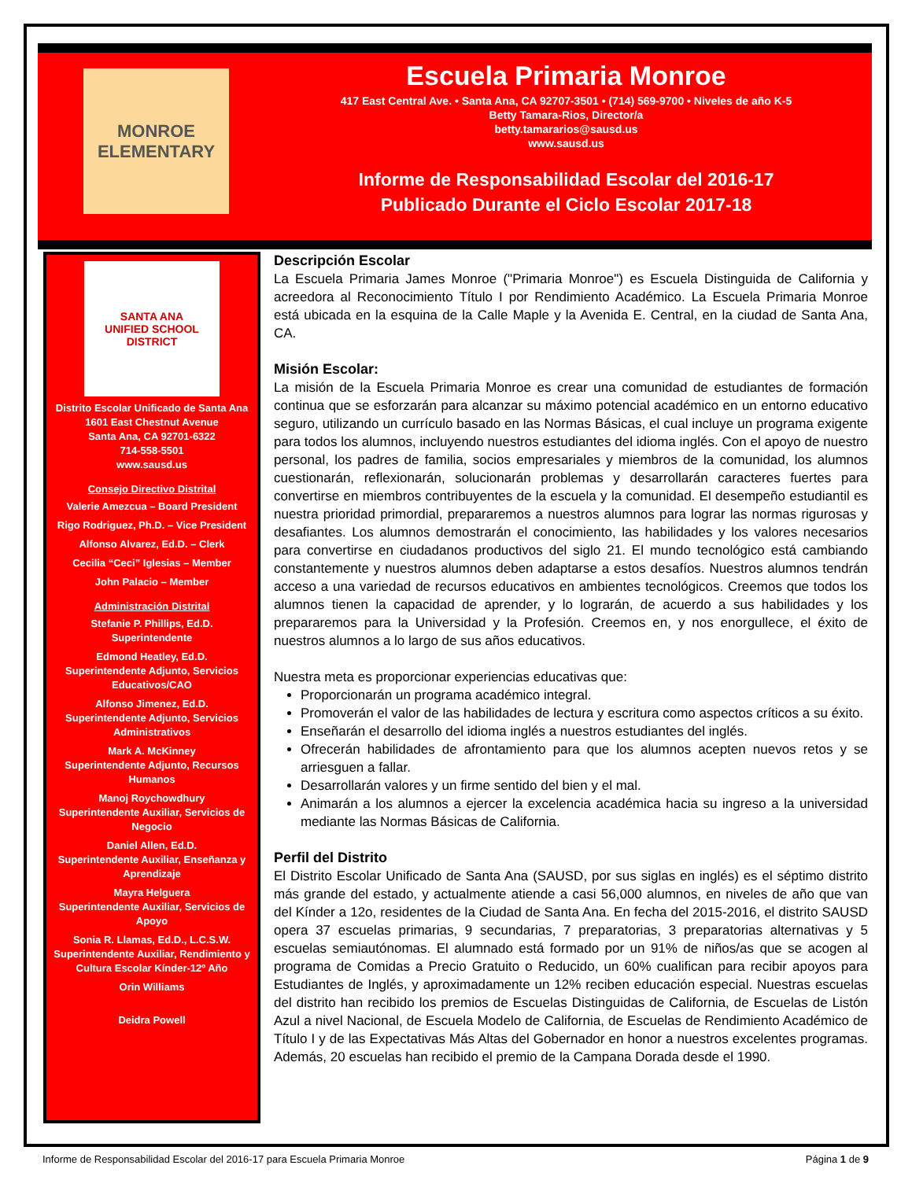MONROE
ELEMENTARY
Escuela Primaria Monroe
417 East Central Ave. • Santa Ana, CA 92707-3501 • (714) 569-9700 • Niveles de año K-5
Betty Tamara-Rios, Director/a
betty.tamararios@sausd.us
www.sausd.us
Informe de Responsabilidad Escolar del 2016-17
Publicado Durante el Ciclo Escolar 2017-18
SANTA ANA
UNIFIED SCHOOL DISTRICT
Distrito Escolar Unificado de Santa Ana
1601 East Chestnut Avenue
Santa Ana, CA 92701-6322
714-558-5501
www.sausd.us
Consejo Directivo Distrital
Valerie Amezcua – Board President
Rigo Rodriguez, Ph.D. – Vice President
Alfonso Alvarez, Ed.D. – Clerk
Cecilia “Ceci” Iglesias – Member
John Palacio – Member
Administración Distrital
Stefanie P. Phillips, Ed.D.
Superintendente
Edmond Heatley, Ed.D.
Superintendente Adjunto, Servicios Educativos/CAO
Alfonso Jimenez, Ed.D.
Superintendente Adjunto, Servicios Administrativos
Mark A. McKinney
Superintendente Adjunto, Recursos Humanos
Manoj Roychowdhury
Superintendente Auxiliar, Servicios de Negocio
Daniel Allen, Ed.D.
Superintendente Auxiliar, Enseñanza y Aprendizaje
Mayra Helguera
Superintendente Auxiliar, Servicios de Apoyo
Sonia R. Llamas, Ed.D., L.C.S.W.
Superintendente Auxiliar, Rendimiento y Cultura Escolar Kínder-12º Año
Orin Williams
Deidra Powell
Descripción Escolar
La Escuela Primaria James Monroe ("Primaria Monroe") es Escuela Distinguida de California y acreedora al Reconocimiento Título I por Rendimiento Académico. La Escuela Primaria Monroe está ubicada en la esquina de la Calle Maple y la Avenida E. Central, en la ciudad de Santa Ana, CA.
Misión Escolar:
La misión de la Escuela Primaria Monroe es crear una comunidad de estudiantes de formación continua que se esforzarán para alcanzar su máximo potencial académico en un entorno educativo seguro, utilizando un currículo basado en las Normas Básicas, el cual incluye un programa exigente para todos los alumnos, incluyendo nuestros estudiantes del idioma inglés. Con el apoyo de nuestro personal, los padres de familia, socios empresariales y miembros de la comunidad, los alumnos cuestionarán, reflexionarán, solucionarán problemas y desarrollarán caracteres fuertes para convertirse en miembros contribuyentes de la escuela y la comunidad. El desempeño estudiantil es nuestra prioridad primordial, prepararemos a nuestros alumnos para lograr las normas rigurosas y desafiantes. Los alumnos demostrarán el conocimiento, las habilidades y los valores necesarios para convertirse en ciudadanos productivos del siglo 21. El mundo tecnológico está cambiando constantemente y nuestros alumnos deben adaptarse a estos desafíos. Nuestros alumnos tendrán acceso a una variedad de recursos educativos en ambientes tecnológicos. Creemos que todos los alumnos tienen la capacidad de aprender, y lo lograrán, de acuerdo a sus habilidades y los prepararemos para la Universidad y la Profesión. Creemos en, y nos enorgullece, el éxito de nuestros alumnos a lo largo de sus años educativos.
Nuestra meta es proporcionar experiencias educativas que:
Proporcionarán un programa académico integral.
Promoverán el valor de las habilidades de lectura y escritura como aspectos críticos a su éxito.
Enseñarán el desarrollo del idioma inglés a nuestros estudiantes del inglés.
Ofrecerán habilidades de afrontamiento para que los alumnos acepten nuevos retos y se arriesguen a fallar.
Desarrollarán valores y un firme sentido del bien y el mal.
Animarán a los alumnos a ejercer la excelencia académica hacia su ingreso a la universidad mediante las Normas Básicas de California.
Perfil del Distrito
El Distrito Escolar Unificado de Santa Ana (SAUSD, por sus siglas en inglés) es el séptimo distrito más grande del estado, y actualmente atiende a casi 56,000 alumnos, en niveles de año que van del Kínder a 12o, residentes de la Ciudad de Santa Ana. En fecha del 2015-2016, el distrito SAUSD opera 37 escuelas primarias, 9 secundarias, 7 preparatorias, 3 preparatorias alternativas y 5 escuelas semiautónomas. El alumnado está formado por un 91% de niños/as que se acogen al programa de Comidas a Precio Gratuito o Reducido, un 60% cualifican para recibir apoyos para Estudiantes de Inglés, y aproximadamente un 12% reciben educación especial. Nuestras escuelas del distrito han recibido los premios de Escuelas Distinguidas de California, de Escuelas de Listón Azul a nivel Nacional, de Escuela Modelo de California, de Escuelas de Rendimiento Académico de Título I y de las Expectativas Más Altas del Gobernador en honor a nuestros excelentes programas. Además, 20 escuelas han recibido el premio de la Campana Dorada desde el 1990.
Informe de Responsabilidad Escolar del 2016-17 para Escuela Primaria Monroe Página 1 de 9